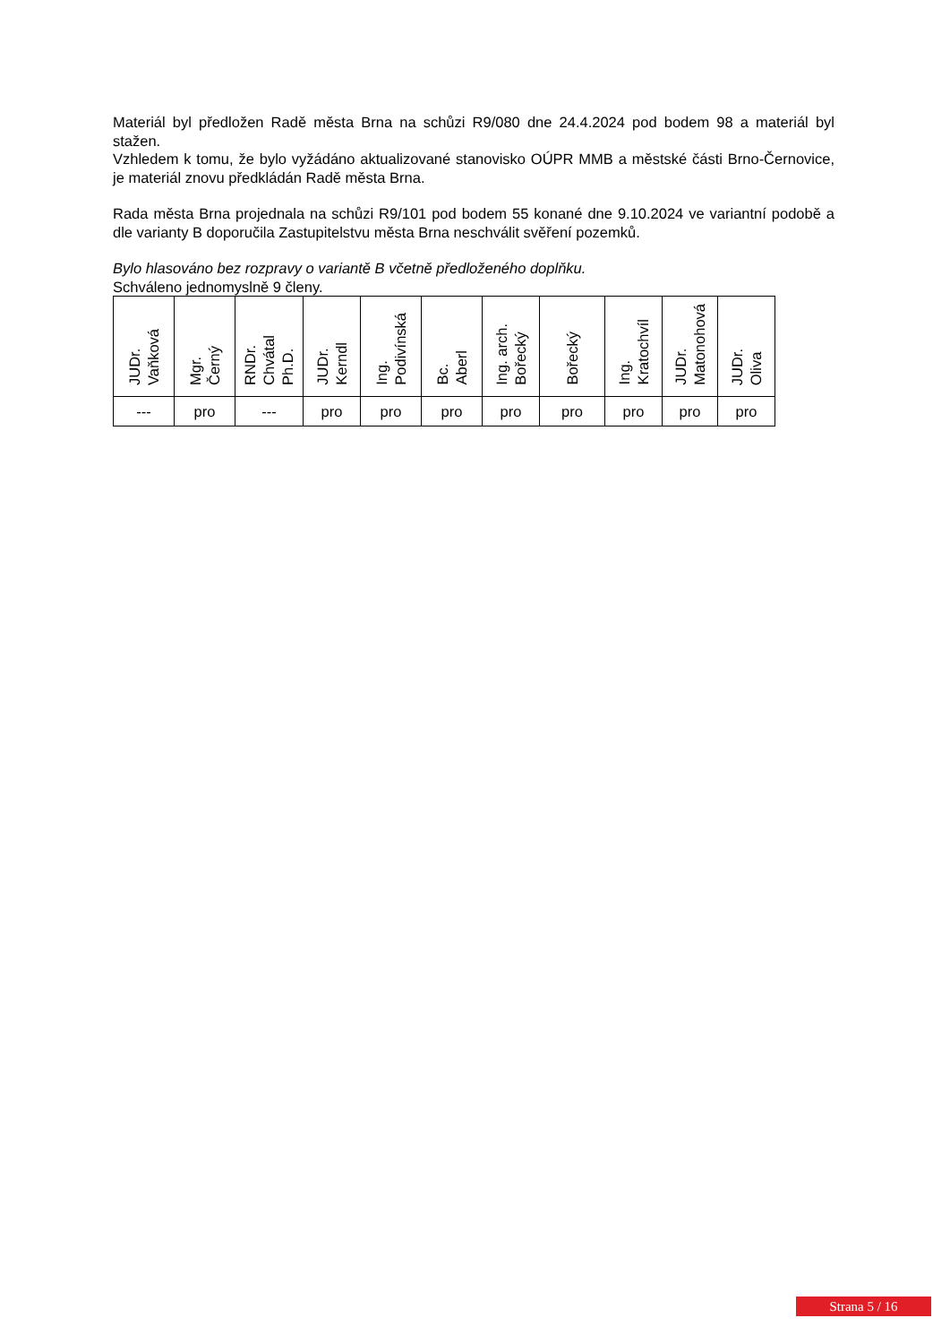Materiál byl předložen Radě města Brna na schůzi R9/080 dne 24.4.2024 pod bodem 98 a materiál byl stažen.
Vzhledem k tomu, že bylo vyžádáno aktualizované stanovisko OÚPR MMB a městské části Brno-Černovice, je materiál znovu předkládán Radě města Brna.
Rada města Brna projednala na schůzi R9/101 pod bodem 55 konané dne 9.10.2024 ve variantní podobě a dle varianty B doporučila Zastupitelstvu města Brna neschválit svěření pozemků.
Bylo hlasováno bez rozpravy o variantě B včetně předloženého doplňku.
Schváleno jednomyslně 9 členy.
| JUDr. Vaňková | Mgr. Černý | RNDr. Chvátal Ph.D. | JUDr. Kerndl | Ing. Podivínská | Bc. Aberl | Ing. arch. Bořecký | Bořecký | Ing. Kratochvíl | JUDr. Matonohová | JUDr. Oliva |
| --- | pro | --- | pro | pro | pro | pro | pro | pro | pro | pro |
Strana 5 / 16